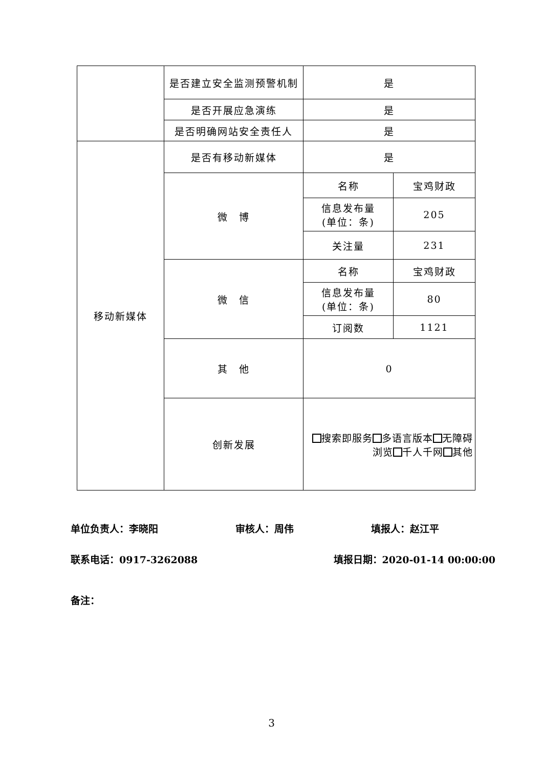| | 是否建立安全监测预警机制 | 是 | |
| | 是否开展应急演练 | 是 | |
| | 是否明确网站安全责任人 | 是 | |
| 移动新媒体 | 是否有移动新媒体 | 是 | |
| | 微 博 | 名称 | 宝鸡财政 |
| | | 信息发布量 (单位：条) | 205 |
| | | 关注量 | 231 |
| | 微 信 | 名称 | 宝鸡财政 |
| | | 信息发布量 (单位：条) | 80 |
| | | 订阅数 | 1121 |
| | 其 他 | 0 | |
| | 创新发展 | 搜索即服务 多语言版本 无障碍浏览 千人千网 其他 | |
单位负责人：李晓阳 审核人：周伟 填报人：赵江平
联系电话：0917-3262088 填报日期：2020-01-14 00:00:00
备注：
3